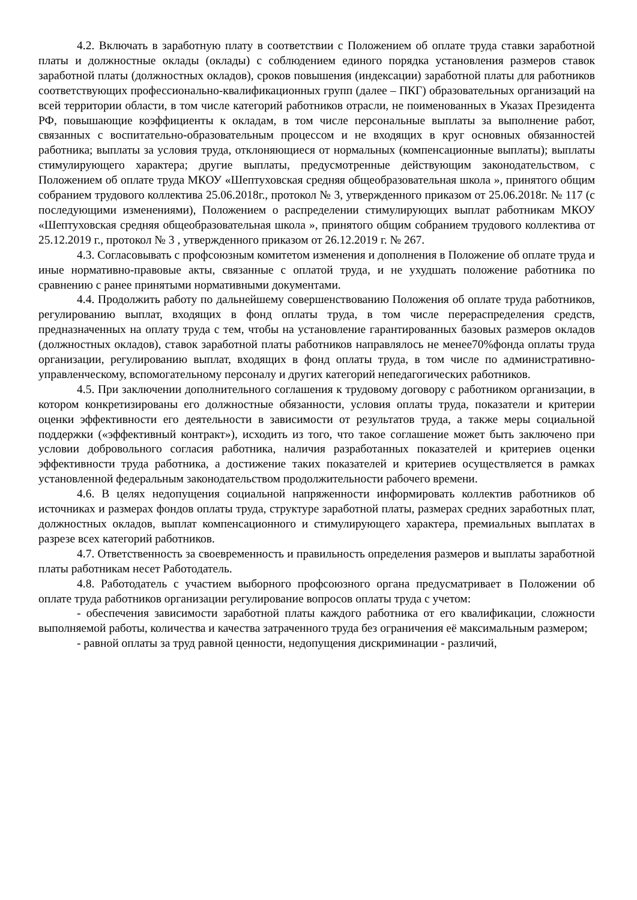4.2. Включать в заработную плату в соответствии с Положением об оплате труда ставки заработной платы и должностные оклады (оклады) с соблюдением единого порядка установления размеров ставок заработной платы (должностных окладов), сроков повышения (индексации) заработной платы для работников соответствующих профессионально-квалификационных групп (далее – ПКГ) образовательных организаций на всей территории области, в том числе категорий работников отрасли, не поименованных в Указах Президента РФ, повышающие коэффициенты к окладам, в том числе персональные выплаты за выполнение работ, связанных с воспитательно-образовательным процессом и не входящих в круг основных обязанностей работника; выплаты за условия труда, отклоняющиеся от нормальных (компенсационные выплаты); выплаты стимулирующего характера; другие выплаты, предусмотренные действующим законодательством, с Положением об оплате труда МКОУ «Шептуховская средняя общеобразовательная школа », принятого общим собранием трудового коллектива 25.06.2018г., протокол № 3, утвержденного приказом от 25.06.2018г. № 117 (с последующими изменениями), Положением о распределении стимулирующих выплат работникам МКОУ «Шептуховская средняя общеобразовательная школа », принятого общим собранием трудового коллектива от 25.12.2019 г., протокол № 3 , утвержденного приказом от 26.12.2019 г. № 267.
4.3. Согласовывать с профсоюзным комитетом изменения и дополнения в Положение об оплате труда и иные нормативно-правовые акты, связанные с оплатой труда, и не ухудшать положение работника по сравнению с ранее принятыми нормативными документами.
4.4. Продолжить работу по дальнейшему совершенствованию Положения об оплате труда работников, регулированию выплат, входящих в фонд оплаты труда, в том числе перераспределения средств, предназначенных на оплату труда с тем, чтобы на установление гарантированных базовых размеров окладов (должностных окладов), ставок заработной платы работников направлялось не менее70%фонда оплаты труда организации, регулированию выплат, входящих в фонд оплаты труда, в том числе по административно-управленческому, вспомогательному персоналу и других категорий непедагогических работников.
4.5. При заключении дополнительного соглашения к трудовому договору с работником организации, в котором конкретизированы его должностные обязанности, условия оплаты труда, показатели и критерии оценки эффективности его деятельности в зависимости от результатов труда, а также меры социальной поддержки («эффективный контракт»), исходить из того, что такое соглашение может быть заключено при условии добровольного согласия работника, наличия разработанных показателей и критериев оценки эффективности труда работника, а достижение таких показателей и критериев осуществляется в рамках установленной федеральным законодательством продолжительности рабочего времени.
4.6. В целях недопущения социальной напряженности информировать коллектив работников об источниках и размерах фондов оплаты труда, структуре заработной платы, размерах средних заработных плат, должностных окладов, выплат компенсационного и стимулирующего характера, премиальных выплатах в разрезе всех категорий работников.
4.7. Ответственность за своевременность и правильность определения размеров и выплаты заработной платы работникам несет Работодатель.
4.8. Работодатель с участием выборного профсоюзного органа предусматривает в Положении об оплате труда работников организации регулирование вопросов оплаты труда с учетом:
- обеспечения зависимости заработной платы каждого работника от его квалификации, сложности выполняемой работы, количества и качества затраченного труда без ограничения её максимальным размером;
- равной оплаты за труд равной ценности, недопущения дискриминации - различий,